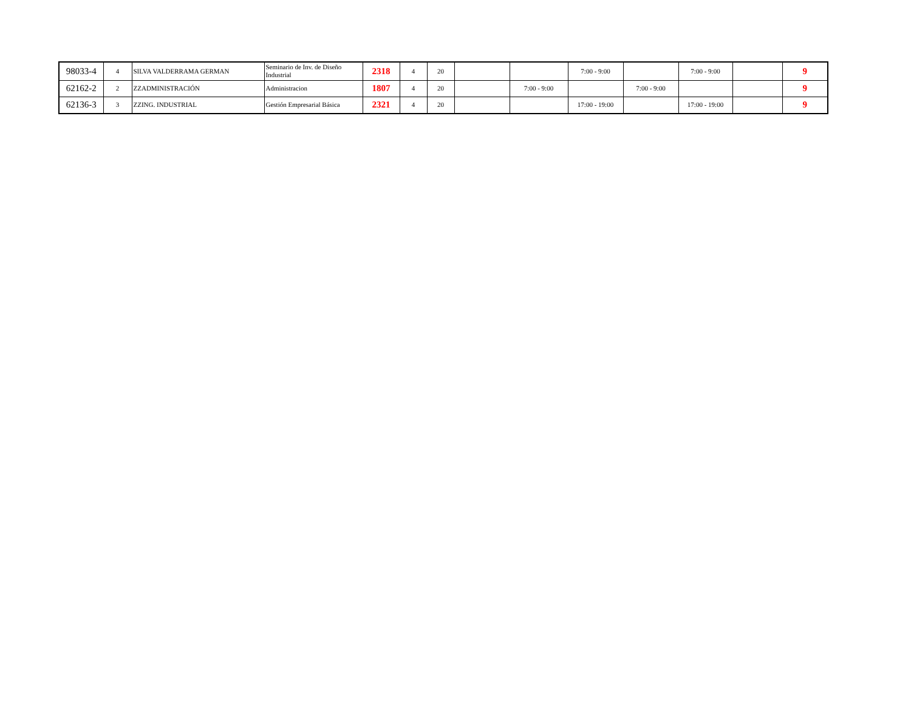| 98033-4 | 4 | SILVA VALDERRAMA GERMAN | Seminario de Inv. de Diseño Industrial | 2318 | 4 | 20 | | | 7:00 - 9:00 | | 7:00 - 9:00 | | 9 |
| 62162-2 | 2 | ZZADMINISTRACIÓN | Administracion | 1807 | 4 | 20 | | 7:00 - 9:00 | | 7:00 - 9:00 | | | 9 |
| 62136-3 | 3 | ZZING. INDUSTRIAL | Gestión Empresarial Básica | 2321 | 4 | 20 | | | 17:00 - 19:00 | | 17:00 - 19:00 | | 9 |